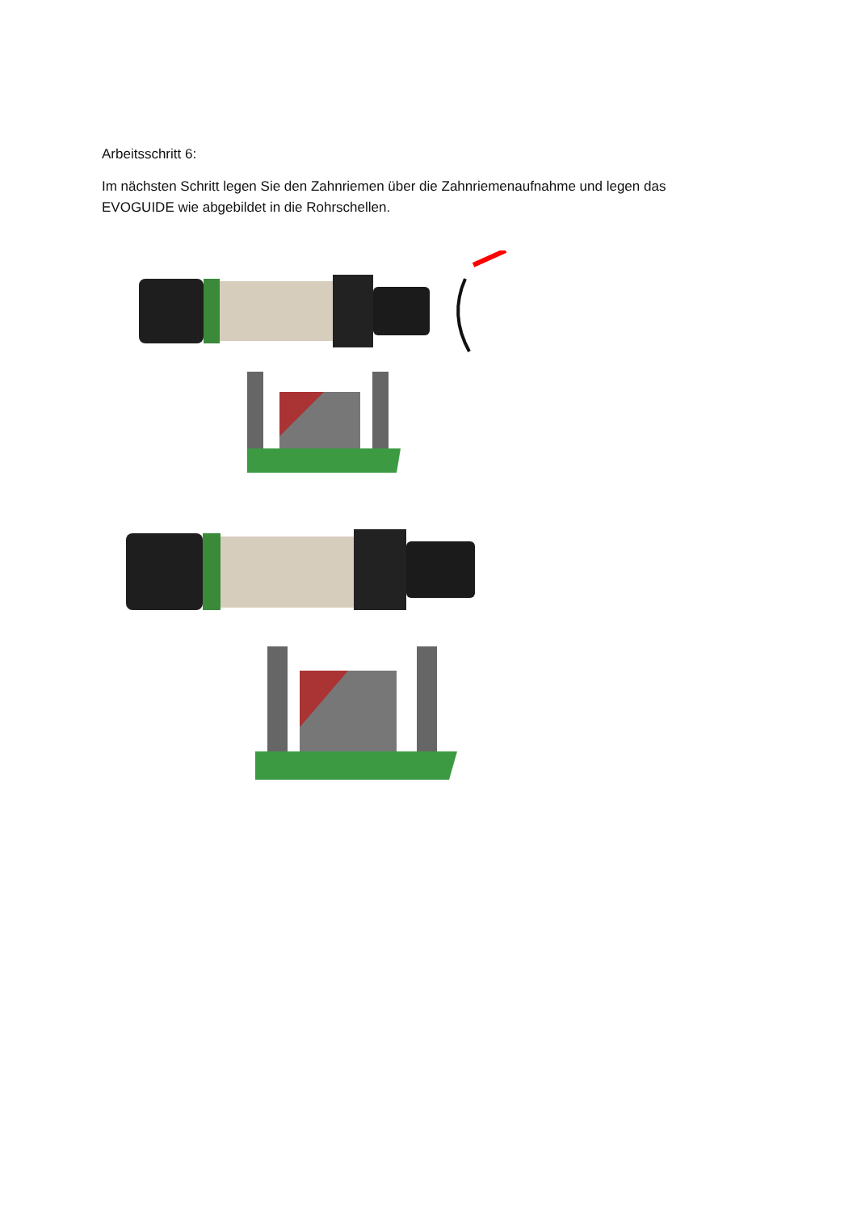Arbeitsschritt 6:
Im nächsten Schritt legen Sie den Zahnriemen über die Zahnriemenaufnahme und legen das
EVOGUIDE wie abgebildet in die Rohrschellen.